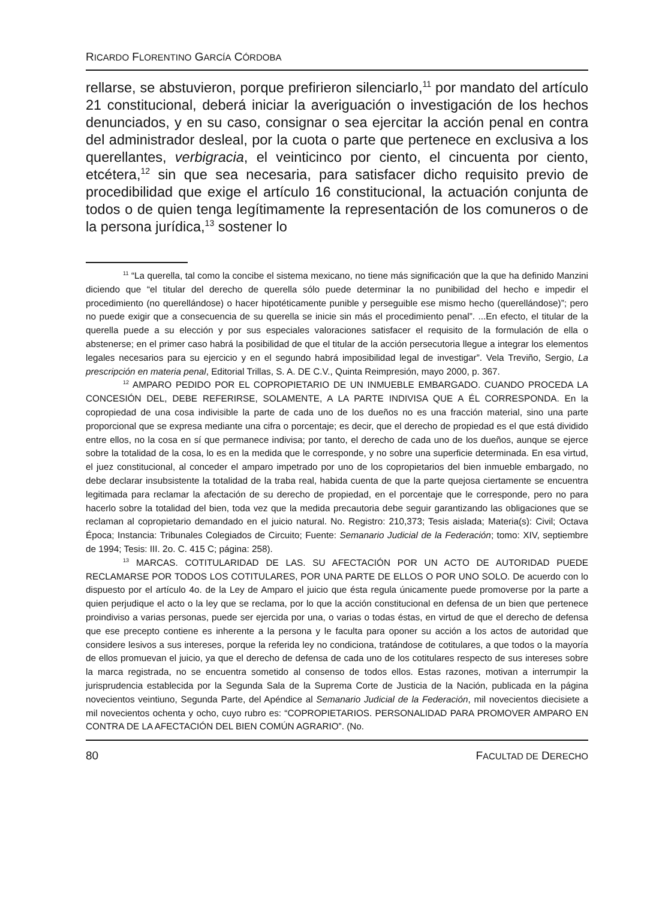RICARDO FLORENTINO GARCÍA CÓRDOBA
rellarse, se abstuvieron, porque prefirieron silenciarlo,<sup>11</sup> por mandato del artículo 21 constitucional, deberá iniciar la averiguación o investigación de los hechos denunciados, y en su caso, consignar o sea ejercitar la acción penal en contra del administrador desleal, por la cuota o parte que pertenece en exclusiva a los querellantes, verbigracia, el veinticinco por ciento, el cincuenta por ciento, etcétera,<sup>12</sup> sin que sea necesaria, para satisfacer dicho requisito previo de procedibilidad que exige el artículo 16 constitucional, la actuación conjunta de todos o de quien tenga legítimamente la representación de los comuneros o de la persona jurídica,<sup>13</sup> sostener lo
<sup>11</sup> “La querella, tal como la concibe el sistema mexicano, no tiene más significación que la que ha definido Manzini diciendo que “el titular del derecho de querella sólo puede determinar la no punibilidad del hecho e impedir el procedimiento (no querellándose) o hacer hipotéticamente punible y perseguible ese mismo hecho (querellándose)”; pero no puede exigir que a consecuencia de su querella se inicie sin más el procedimiento penal”. ...En efecto, el titular de la querella puede a su elección y por sus especiales valoraciones satisfacer el requisito de la formulación de ella o abstenerse; en el primer caso habrá la posibilidad de que el titular de la acción persecutoria llegue a integrar los elementos legales necesarios para su ejercicio y en el segundo habrá imposibilidad legal de investigar”. Vela Treviño, Sergio, La prescripción en materia penal, Editorial Trillas, S. A. DE C.V., Quinta Reimpresión, mayo 2000, p. 367.
<sup>12</sup> AMPARO PEDIDO POR EL COPROPIETARIO DE UN INMUEBLE EMBARGADO. CUANDO PROCEDA LA CONCESIÓN DEL, DEBE REFERIRSE, SOLAMENTE, A LA PARTE INDIVISA QUE A ÉL CORRESPONDA. En la copropiedad de una cosa indivisible la parte de cada uno de los dueños no es una fracción material, sino una parte proporcional que se expresa mediante una cifra o porcentaje; es decir, que el derecho de propiedad es el que está dividido entre ellos, no la cosa en sí que permanece indivisa; por tanto, el derecho de cada uno de los dueños, aunque se ejerce sobre la totalidad de la cosa, lo es en la medida que le corresponde, y no sobre una superficie determinada. En esa virtud, el juez constitucional, al conceder el amparo impetrado por uno de los copropietarios del bien inmueble embargado, no debe declarar insubsistente la totalidad de la traba real, habida cuenta de que la parte quejosa ciertamente se encuentra legitimada para reclamar la afectación de su derecho de propiedad, en el porcentaje que le corresponde, pero no para hacerlo sobre la totalidad del bien, toda vez que la medida precautoria debe seguir garantizando las obligaciones que se reclaman al copropietario demandado en el juicio natural. No. Registro: 210,373; Tesis aislada; Materia(s): Civil; Octava Época; Instancia: Tribunales Colegiados de Circuito; Fuente: Semanario Judicial de la Federación; tomo: XIV, septiembre de 1994; Tesis: III. 2o. C. 415 C; página: 258).
<sup>13</sup> MARCAS. COTITULARIDAD DE LAS. SU AFECTACIÓN POR UN ACTO DE AUTORIDAD PUEDE RECLAMARSE POR TODOS LOS COTITULARES, POR UNA PARTE DE ELLOS O POR UNO SOLO. De acuerdo con lo dispuesto por el artículo 4o. de la Ley de Amparo el juicio que ésta regula únicamente puede promoverse por la parte a quien perjudique el acto o la ley que se reclama, por lo que la acción constitucional en defensa de un bien que pertenece proindiviso a varias personas, puede ser ejercida por una, o varias o todas éstas, en virtud de que el derecho de defensa que ese precepto contiene es inherente a la persona y le faculta para oponer su acción a los actos de autoridad que considere lesivos a sus intereses, porque la referida ley no condiciona, tratándose de cotitulares, a que todos o la mayoría de ellos promuevan el juicio, ya que el derecho de defensa de cada uno de los cotitulares respecto de sus intereses sobre la marca registrada, no se encuentra sometido al consenso de todos ellos. Estas razones, motivan a interrumpir la jurisprudencia establecida por la Segunda Sala de la Suprema Corte de Justicia de la Nación, publicada en la página novecientos veintiuno, Segunda Parte, del Apéndice al Semanario Judicial de la Federación, mil novecientos diecisiete a mil novecientos ochenta y ocho, cuyo rubro es: “COPROPIETARIOS. PERSONALIDAD PARA PROMOVER AMPARO EN CONTRA DE LA AFECTACIÓN DEL BIEN COMÚN AGRARIO”. (No.
80 FACULTAD DE DERECHO